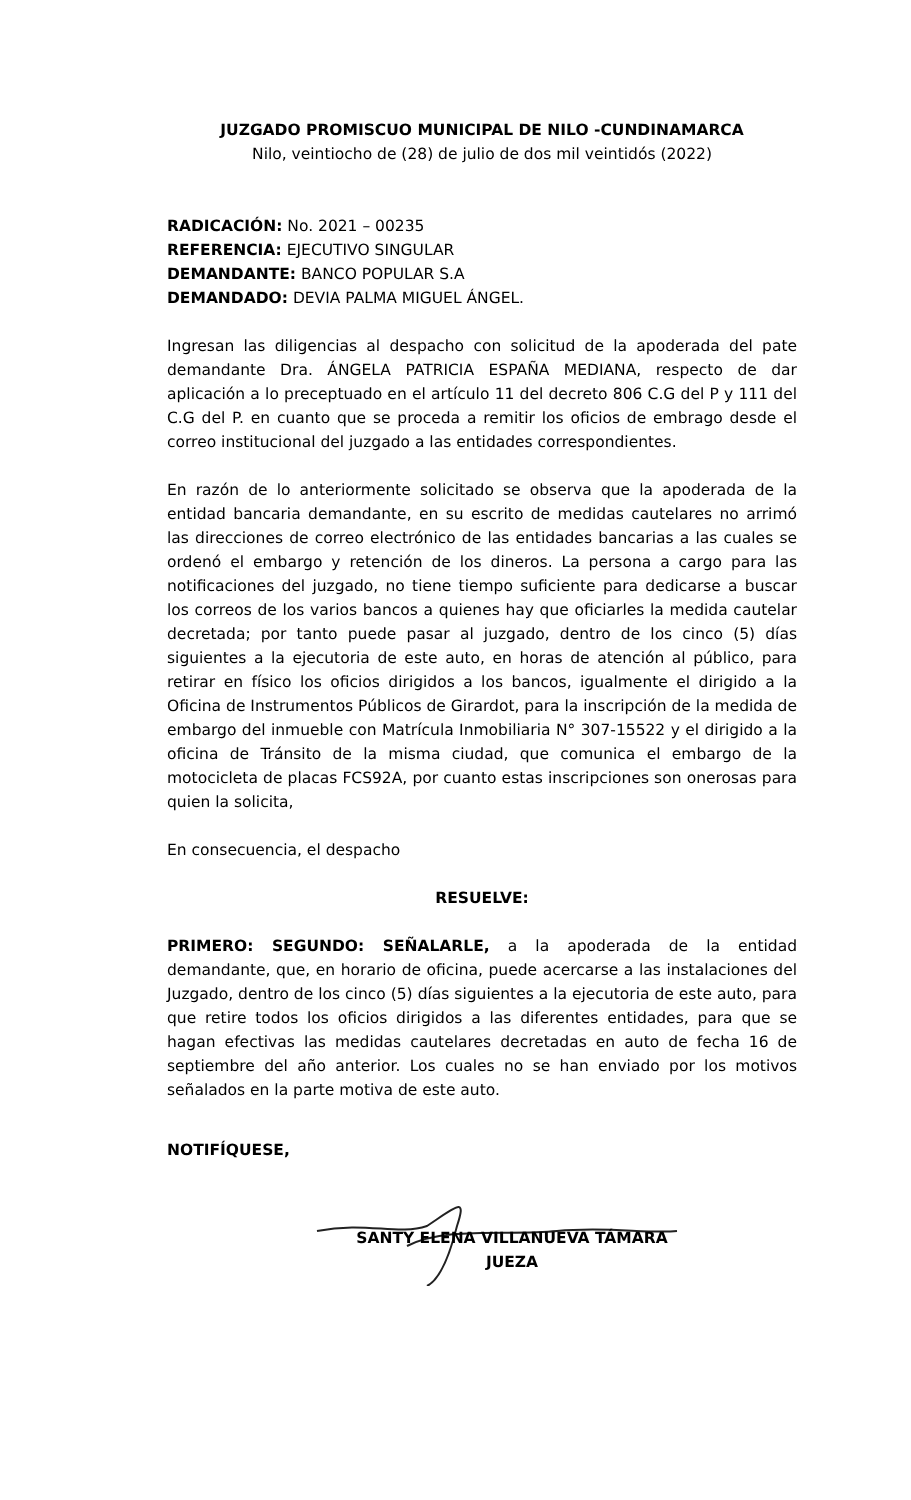JUZGADO PROMISCUO MUNICIPAL DE NILO -CUNDINAMARCA
Nilo, veintiocho de (28) de julio de dos mil veintidós (2022)
RADICACIÓN: No. 2021 – 00235
REFERENCIA: EJECUTIVO SINGULAR
DEMANDANTE: BANCO POPULAR S.A
DEMANDADO: DEVIA PALMA MIGUEL ÁNGEL.
Ingresan las diligencias al despacho con solicitud de la apoderada del pate demandante Dra. ÁNGELA PATRICIA ESPAÑA MEDIANA, respecto de dar aplicación a lo preceptuado en el artículo 11 del decreto 806 C.G del P y 111 del C.G del P. en cuanto que se proceda a remitir los oficios de embrago desde el correo institucional del juzgado a las entidades correspondientes.
En razón de lo anteriormente solicitado se observa que la apoderada de la entidad bancaria demandante, en su escrito de medidas cautelares no arrimó las direcciones de correo electrónico de las entidades bancarias a las cuales se ordenó el embargo y retención de los dineros. La persona a cargo para las notificaciones del juzgado, no tiene tiempo suficiente para dedicarse a buscar los correos de los varios bancos a quienes hay que oficiarles la medida cautelar decretada; por tanto puede pasar al juzgado, dentro de los cinco (5) días siguientes a la ejecutoria de este auto, en horas de atención al público, para retirar en físico los oficios dirigidos a los bancos, igualmente el dirigido a la Oficina de Instrumentos Públicos de Girardot, para la inscripción de la medida de embargo del inmueble con Matrícula Inmobiliaria N° 307-15522 y el dirigido a la oficina de Tránsito de la misma ciudad, que comunica el embargo de la motocicleta de placas FCS92A, por cuanto estas inscripciones son onerosas para quien la solicita,
En consecuencia, el despacho
RESUELVE:
PRIMERO: SEGUNDO: SEÑALARLE, a la apoderada de la entidad demandante, que, en horario de oficina, puede acercarse a las instalaciones del Juzgado, dentro de los cinco (5) días siguientes a la ejecutoria de este auto, para que retire todos los oficios dirigidos a las diferentes entidades, para que se hagan efectivas las medidas cautelares decretadas en auto de fecha 16 de septiembre del año anterior. Los cuales no se han enviado por los motivos señalados en la parte motiva de este auto.
NOTIFÍQUESE,
SANTY ELENA VILLANUEVA TÁMARA
JUEZA